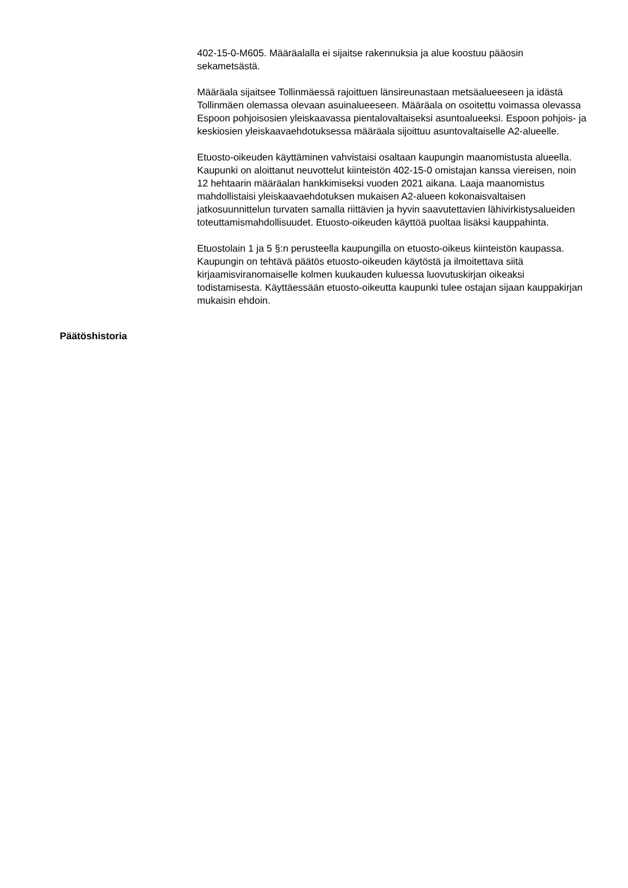402-15-0-M605. Määräalalla ei sijaitse rakennuksia ja alue koostuu pääosin sekametsästä.
Määräala sijaitsee Tollinmäessä rajoittuen länsireunastaan metsäalueeseen ja idästä Tollinmäen olemassa olevaan asuinalueeseen. Määräala on osoitettu voimassa olevassa Espoon pohjoisosien yleiskaavassa pientalovaltaiseksi asuntoalueeksi. Espoon pohjois- ja keskiosien yleiskaavaehdotuksessa määräala sijoittuu asuntovaltaiselle A2-alueelle.
Etuosto-oikeuden käyttäminen vahvistaisi osaltaan kaupungin maanomistusta alueella. Kaupunki on aloittanut neuvottelut kiinteistön 402-15-0 omistajan kanssa viereisen, noin 12 hehtaarin määräalan hankkimiseksi vuoden 2021 aikana. Laaja maanomistus mahdollistaisi yleiskaavaehdotuksen mukaisen A2-alueen kokonaisvaltaisen jatkosuunnittelun turvaten samalla riittävien ja hyvin saavutettavien lähivirkistysalueiden toteuttamismahdollisuudet. Etuosto-oikeuden käyttöä puoltaa lisäksi kauppahinta.
Etuostolain 1 ja 5 §:n perusteella kaupungilla on etuosto-oikeus kiinteistön kaupassa. Kaupungin on tehtävä päätös etuosto-oikeuden käytöstä ja ilmoitettava siitä kirjaamisviranomaiselle kolmen kuukauden kuluessa luovutuskirjan oikeaksi todistamisesta. Käyttäessään etuosto-oikeutta kaupunki tulee ostajan sijaan kauppakirjan mukaisin ehdoin.
Päätöshistoria